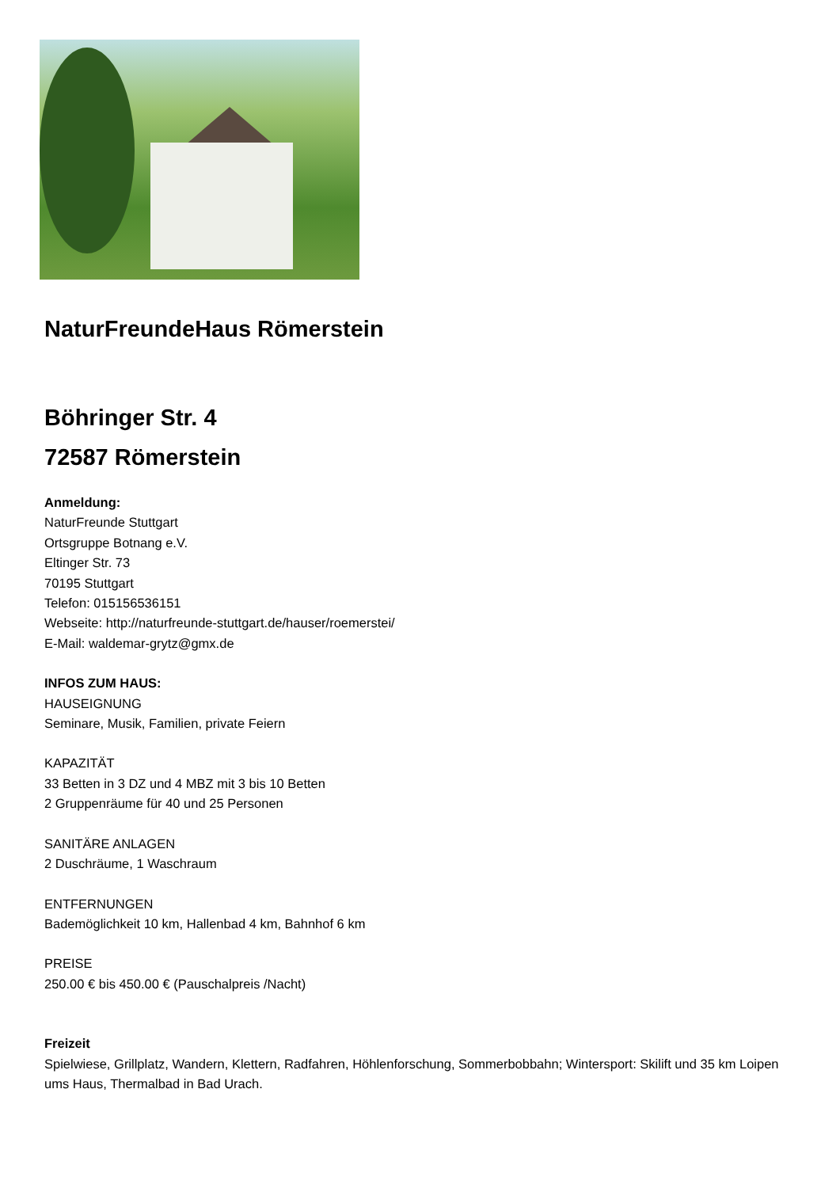NaturFreundeHaus Römerstein
Böhringer Str. 4
72587 Römerstein
Anmeldung:
NaturFreunde Stuttgart
Ortsgruppe Botnang e.V.
Eltinger Str. 73
70195 Stuttgart
Telefon: 015156536151
Webseite: http://naturfreunde-stuttgart.de/hauser/roemerstei/
E-Mail: waldemar-grytz@gmx.de
INFOS ZUM HAUS:
HAUSEIGNUNG
Seminare, Musik, Familien, private Feiern
KAPAZITÄT
33 Betten in 3 DZ und 4 MBZ mit 3 bis 10 Betten
2 Gruppenräume für 40 und 25 Personen
SANITÄRE ANLAGEN
2 Duschräume, 1 Waschraum
ENTFERNUNGEN
Bademöglichkeit 10 km, Hallenbad 4 km, Bahnhof 6 km
PREISE
250.00 € bis 450.00 € (Pauschalpreis /Nacht)
Freizeit
Spielwiese, Grillplatz, Wandern, Klettern, Radfahren, Höhlenforschung, Sommerbobbahn; Wintersport: Skilift und 35 km Loipen ums Haus, Thermalbad in Bad Urach.